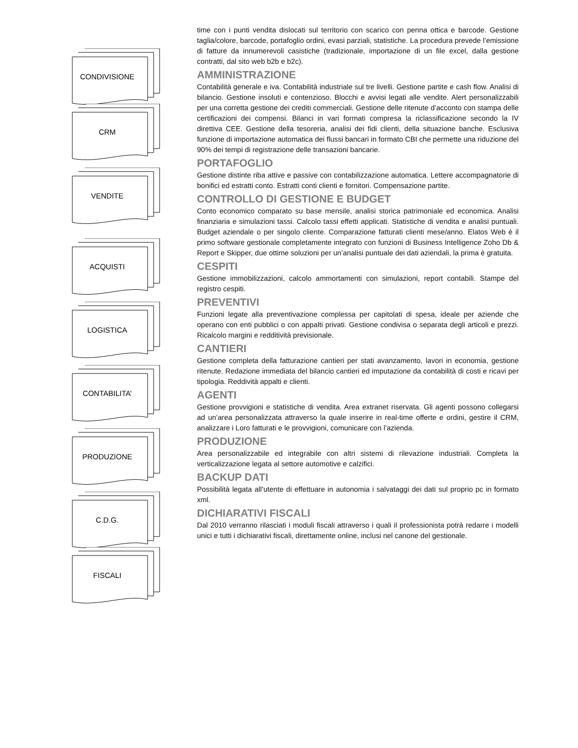CONDIVISIONE
CRM
VENDITE
ACQUISTI
LOGISTICA
CONTABILITA’
PRODUZIONE
C.D.G.
FISCALI
time con i punti vendita dislocati sul territorio con scarico con penna ottica e barcode. Gestione taglia/colore, barcode, portafoglio ordini, evasi parziali, statistiche. La procedura prevede l’emissione di fatture da innumerevoli casistiche (tradizionale, importazione di un file excel, dalla gestione contratti, dal sito web b2b e b2c).
AMMINISTRAZIONE
Contabilità generale e iva. Contabilità industriale sul tre livelli. Gestione partite e cash flow. Analisi di bilancio. Gestione insoluti e contenzioso. Blocchi e avvisi legati alle vendite. Alert personalizzabili per una corretta gestione dei crediti commerciali. Gestione delle ritenute d’acconto con stampa delle certificazioni dei compensi. Bilanci in vari formati compresa la riclassificazione secondo la IV direttiva CEE. Gestione della tesoreria, analisi dei fidi clienti, della situazione banche. Esclusiva funzione di importazione automatica dei flussi bancari in formato CBI che permette una riduzione del 90% dei tempi di registrazione delle transazioni bancarie.
PORTAFOGLIO
Gestione distinte riba attive e passive con contabilizzazione automatica. Lettere accompagnatorie di bonifici ed estratti conto. Estratti conti clienti e fornitori. Compensazione partite.
CONTROLLO DI GESTIONE E BUDGET
Conto economico comparato su base mensile, analisi storica patrimoniale ed economica. Analisi finanziaria e simulazioni tassi. Calcolo tassi effetti applicati. Statistiche di vendita e analisi puntuali. Budget aziendale o per singolo cliente. Comparazione fatturati clienti mese/anno. Elatos Web è il primo software gestionale completamente integrato con funzioni di Business Intelligence Zoho Db & Report e Skipper, due ottime soluzioni per un’analisi puntuale dei dati aziendali, la prima è gratuita.
CESPITI
Gestione immobilizzazioni, calcolo ammortamenti con simulazioni, report contabili. Stampe del registro cespiti.
PREVENTIVI
Funzioni legate alla preventivazione complessa per capitolati di spesa, ideale per aziende che operano con enti pubblici o con appalti privati. Gestione condivisa o separata degli articoli e prezzi. Ricalcolo margini e redditività previsionale.
CANTIERI
Gestione completa della fatturazione cantieri per stati avanzamento, lavori in economia, gestione ritenute. Redazione immediata del bilancio cantieri ed imputazione da contabilità di costi e ricavi per tipologia. Reddività appalti e clienti.
AGENTI
Gestione provvigioni e statistiche di vendita. Area extranet riservata. Gli agenti possono collegarsi ad un’area personalizzata attraverso la quale inserire in real-time offerte e ordini, gestire il CRM, analizzare i Loro fatturati e le provvigioni, comunicare con l’azienda.
PRODUZIONE
Area personalizzabile ed integrabile con altri sistemi di rilevazione industriali. Completa la verticalizzazione legata al settore automotive e calzifici.
BACKUP DATI
Possibilità legata all’utente di effettuare in autonomia i salvataggi dei dati sul proprio pc in formato xml.
DICHIARATIVI FISCALI
Dal 2010 verranno rilasciati i moduli fiscali attraverso i quali il professionista potrà redarre i modelli unici e tutti i dichiarativi fiscali, direttamente online, inclusi nel canone del gestionale.